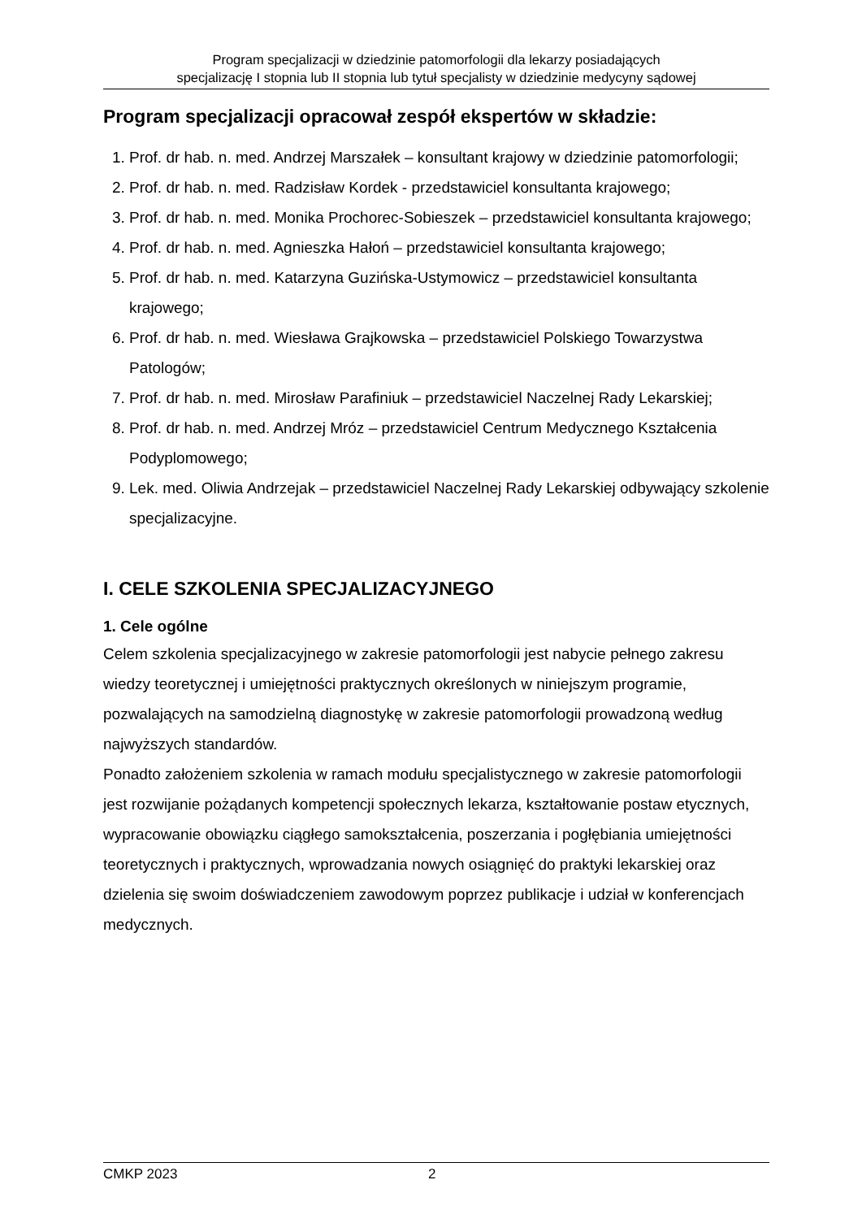Program specjalizacji w dziedzinie patomorfologii dla lekarzy posiadających
specjalizację I stopnia lub II stopnia lub tytuł specjalisty w dziedzinie medycyny sądowej
Program specjalizacji opracował zespół ekspertów w składzie:
1. Prof. dr hab. n. med. Andrzej Marszałek – konsultant krajowy w dziedzinie patomorfologii;
2. Prof. dr hab. n. med. Radzisław Kordek - przedstawiciel konsultanta krajowego;
3. Prof. dr hab. n. med. Monika Prochorec-Sobieszek – przedstawiciel konsultanta krajowego;
4. Prof. dr hab. n. med. Agnieszka Hałoń – przedstawiciel konsultanta krajowego;
5. Prof. dr hab. n. med. Katarzyna Guzińska-Ustymowicz – przedstawiciel konsultanta krajowego;
6. Prof. dr hab. n. med. Wiesława Grajkowska – przedstawiciel Polskiego Towarzystwa Patologów;
7. Prof. dr hab. n. med. Mirosław Parafiniuk – przedstawiciel Naczelnej Rady Lekarskiej;
8. Prof. dr hab. n. med. Andrzej Mróz – przedstawiciel Centrum Medycznego Kształcenia Podyplomowego;
9. Lek. med. Oliwia Andrzejak – przedstawiciel Naczelnej Rady Lekarskiej odbywający szkolenie specjalizacyjne.
I. CELE SZKOLENIA SPECJALIZACYJNEGO
1. Cele ogólne
Celem szkolenia specjalizacyjnego w zakresie patomorfologii jest nabycie pełnego zakresu wiedzy teoretycznej i umiejętności praktycznych określonych w niniejszym programie, pozwalających na samodzielną diagnostykę w zakresie patomorfologii prowadzoną według najwyższych standardów.
Ponadto założeniem szkolenia w ramach modułu specjalistycznego w zakresie patomorfologii jest rozwijanie pożądanych kompetencji społecznych lekarza, kształtowanie postaw etycznych, wypracowanie obowiązku ciągłego samokształcenia, poszerzania i pogłębiania umiejętności teoretycznych i praktycznych, wprowadzania nowych osiągnięć do praktyki lekarskiej oraz dzielenia się swoim doświadczeniem zawodowym poprzez publikacje i udział w konferencjach medycznych.
CMKP 2023 2